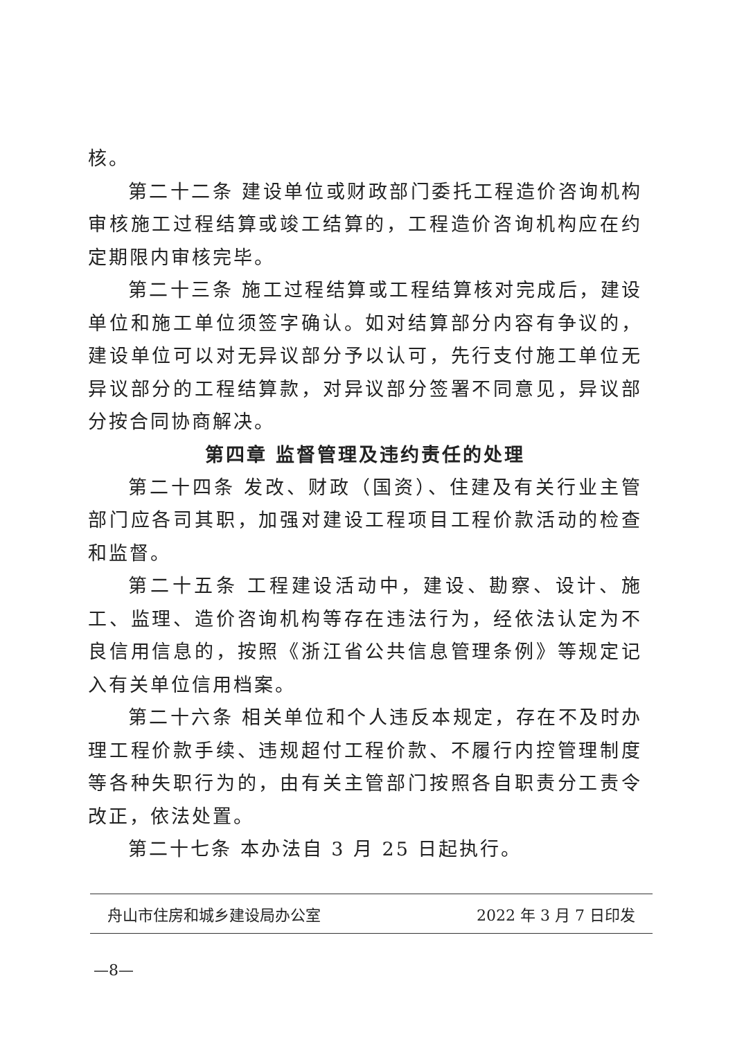核。
第二十二条 建设单位或财政部门委托工程造价咨询机构审核施工过程结算或竣工结算的，工程造价咨询机构应在约定期限内审核完毕。
第二十三条 施工过程结算或工程结算核对完成后，建设单位和施工单位须签字确认。如对结算部分内容有争议的，建设单位可以对无异议部分予以认可，先行支付施工单位无异议部分的工程结算款，对异议部分签署不同意见，异议部分按合同协商解决。
第四章 监督管理及违约责任的处理
第二十四条 发改、财政（国资）、住建及有关行业主管部门应各司其职，加强对建设工程项目工程价款活动的检查和监督。
第二十五条 工程建设活动中，建设、勘察、设计、施工、监理、造价咨询机构等存在违法行为，经依法认定为不良信用信息的，按照《浙江省公共信息管理条例》等规定记入有关单位信用档案。
第二十六条 相关单位和个人违反本规定，存在不及时办理工程价款手续、违规超付工程价款、不履行内控管理制度等各种失职行为的，由有关主管部门按照各自职责分工责令改正，依法处置。
第二十七条 本办法自 3 月 25 日起执行。
舟山市住房和城乡建设局办公室 2022 年 3 月 7 日印发
—8—